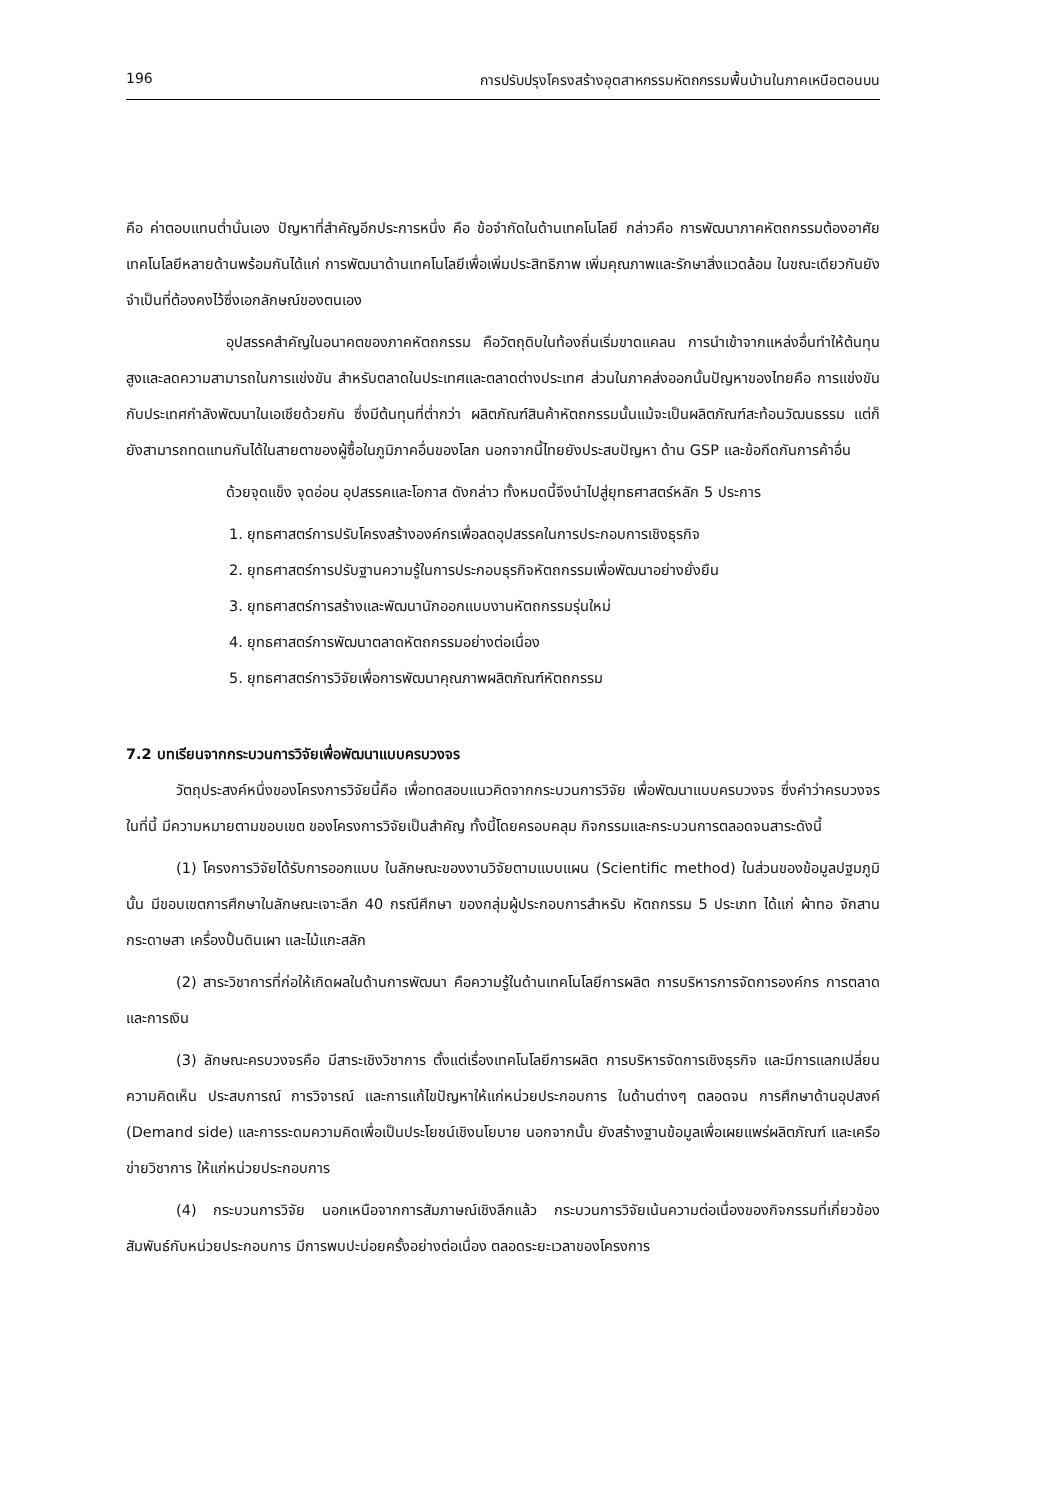196 การปรับปรุงโครงสร้างอุตสาหกรรมหัตถกรรมพื้นบ้านในภาคเหนือตอนบน
คือ ค่าตอบแทนต่ำนั่นเอง ปัญหาที่สำคัญอีกประการหนึ่ง คือ ข้อจำกัดในด้านเทคโนโลยี กล่าวคือ การพัฒนาภาคหัตถกรรมต้องอาศัยเทคโนโลยีหลายด้านพร้อมกันได้แก่ การพัฒนาด้านเทคโนโลยีเพื่อเพิ่มประสิทธิภาพ เพิ่มคุณภาพและรักษาสิ่งแวดล้อม ในขณะเดียวกันยังจำเป็นที่ต้องคงไว้ซึ่งเอกลักษณ์ของตนเอง
อุปสรรคสำคัญในอนาคตของภาคหัตถกรรม คือวัตถุดิบในท้องถิ่นเริ่มขาดแคลน การนำเข้าจากแหล่งอื่นทำให้ต้นทุนสูงและลดความสามารถในการแข่งขัน สำหรับตลาดในประเทศและตลาดต่างประเทศ ส่วนในภาคส่งออกนั้นปัญหาของไทยคือ การแข่งขันกับประเทศกำลังพัฒนาในเอเชียด้วยกัน ซึ่งมีต้นทุนที่ต่ำกว่า ผลิตภัณฑ์สินค้าหัตถกรรมนั้นแม้จะเป็นผลิตภัณฑ์สะท้อนวัฒนธรรม แต่ก็ยังสามารถทดแทนกันได้ในสายตาของผู้ซื้อในภูมิภาคอื่นของโลก นอกจากนี้ไทยยังประสบปัญหา ด้าน GSP และข้อกีดกันการค้าอื่น
ด้วยจุดแข็ง จุดอ่อน อุปสรรคและโอกาส ดังกล่าว ทั้งหมดนี้จึงนำไปสู่ยุทธศาสตร์หลัก 5 ประการ
1. ยุทธศาสตร์การปรับโครงสร้างองค์กรเพื่อลดอุปสรรคในการประกอบการเชิงธุรกิจ
2. ยุทธศาสตร์การปรับฐานความรู้ในการประกอบธุรกิจหัตถกรรมเพื่อพัฒนาอย่างยั่งยืน
3. ยุทธศาสตร์การสร้างและพัฒนานักออกแบบงานหัตถกรรมรุ่นใหม่
4. ยุทธศาสตร์การพัฒนาตลาดหัตถกรรมอย่างต่อเนื่อง
5. ยุทธศาสตร์การวิจัยเพื่อการพัฒนาคุณภาพผลิตภัณฑ์หัตถกรรม
7.2 บทเรียนจากกระบวนการวิจัยเพื่อพัฒนาแบบครบวงจร
วัตถุประสงค์หนึ่งของโครงการวิจัยนี้คือ เพื่อทดสอบแนวคิดจากกระบวนการวิจัย เพื่อพัฒนาแบบครบวงจร ซึ่งคำว่าครบวงจรในที่นี้ มีความหมายตามขอบเขต ของโครงการวิจัยเป็นสำคัญ ทั้งนี้โดยครอบคลุม กิจกรรมและกระบวนการตลอดจนสาระดังนี้
(1) โครงการวิจัยได้รับการออกแบบ ในลักษณะของงานวิจัยตามแบบแผน (Scientific method) ในส่วนของข้อมูลปฐมภูมินั้น มีขอบเขตการศึกษาในลักษณะเจาะลึก 40 กรณีศึกษา ของกลุ่มผู้ประกอบการสำหรับ หัตถกรรม 5 ประเภท ได้แก่ ผ้าทอ จักสาน กระดาษสา เครื่องปั้นดินเผา และไม้แกะสลัก
(2) สาระวิชาการที่ก่อให้เกิดผลในด้านการพัฒนา คือความรู้ในด้านเทคโนโลยีการผลิต การบริหารการจัดการองค์กร การตลาดและการเงิน
(3) ลักษณะครบวงจรคือ มีสาระเชิงวิชาการ ตั้งแต่เรื่องเทคโนโลยีการผลิต การบริหารจัดการเชิงธุรกิจ และมีการแลกเปลี่ยนความคิดเห็น ประสบการณ์ การวิจารณ์ และการแก้ไขปัญหาให้แก่หน่วยประกอบการ ในด้านต่างๆ ตลอดจน การศึกษาด้านอุปสงค์ (Demand side) และการระดมความคิดเพื่อเป็นประโยชน์เชิงนโยบาย นอกจากนั้น ยังสร้างฐานข้อมูลเพื่อเผยแพร่ผลิตภัณฑ์ และเครือข่ายวิชาการ ให้แก่หน่วยประกอบการ
(4) กระบวนการวิจัย นอกเหนือจากการสัมภาษณ์เชิงลึกแล้ว กระบวนการวิจัยเน้นความต่อเนื่องของกิจกรรมที่เกี่ยวข้องสัมพันธ์กับหน่วยประกอบการ มีการพบปะบ่อยครั้งอย่างต่อเนื่อง ตลอดระยะเวลาของโครงการ